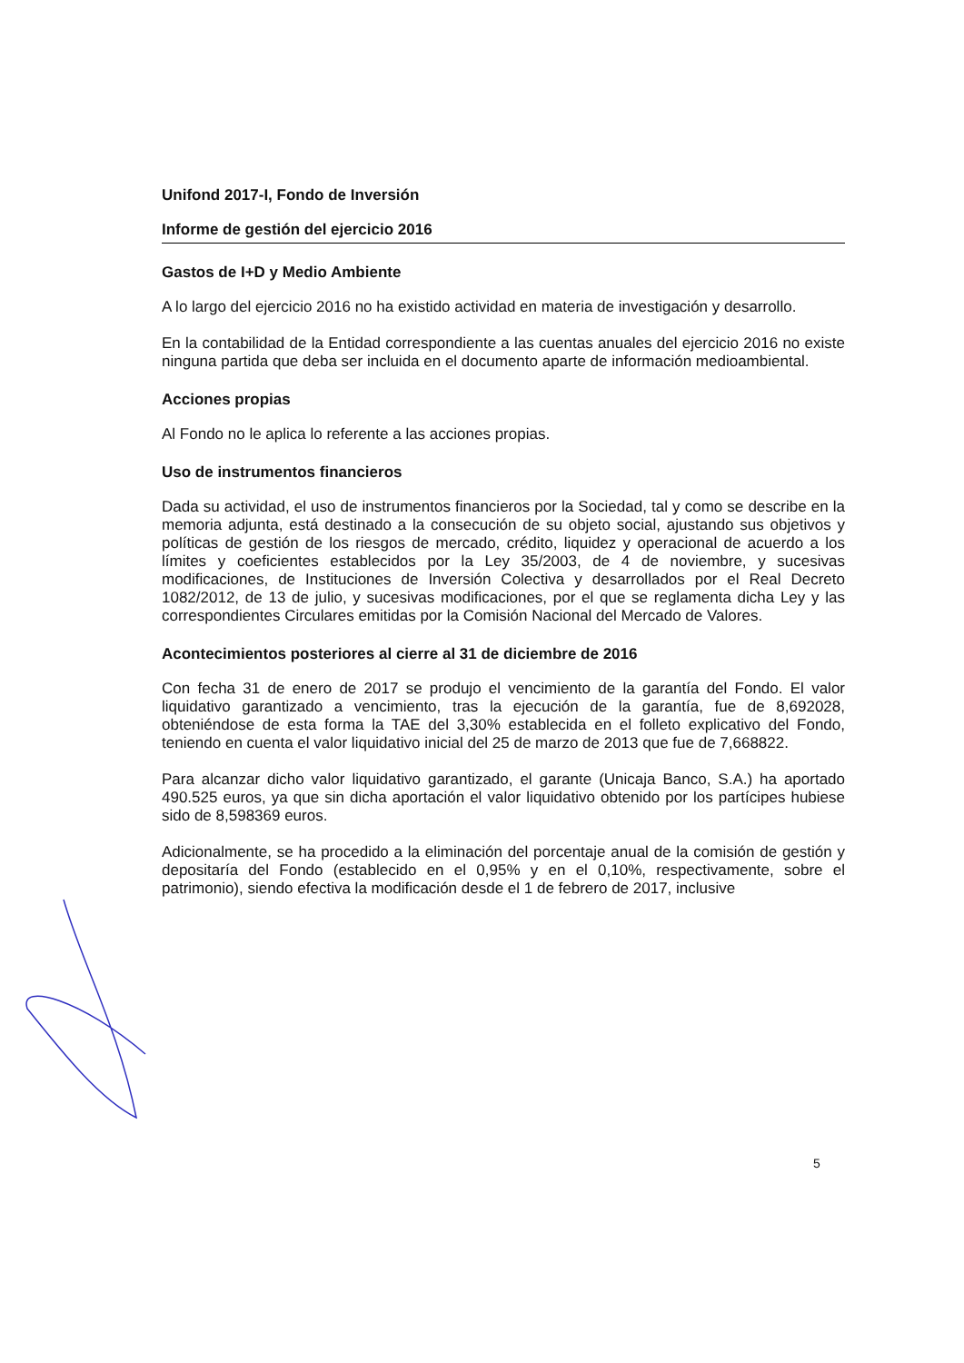Unifond 2017-I, Fondo de Inversión
Informe de gestión del ejercicio 2016
Gastos de I+D y Medio Ambiente
A lo largo del ejercicio 2016 no ha existido actividad en materia de investigación y desarrollo.
En la contabilidad de la Entidad correspondiente a las cuentas anuales del ejercicio 2016 no existe ninguna partida que deba ser incluida en el documento aparte de información medioambiental.
Acciones propias
Al Fondo no le aplica lo referente a las acciones propias.
Uso de instrumentos financieros
Dada su actividad, el uso de instrumentos financieros por la Sociedad, tal y como se describe en la memoria adjunta, está destinado a la consecución de su objeto social, ajustando sus objetivos y políticas de gestión de los riesgos de mercado, crédito, liquidez y operacional de acuerdo a los límites y coeficientes establecidos por la Ley 35/2003, de 4 de noviembre, y sucesivas modificaciones, de Instituciones de Inversión Colectiva y desarrollados por el Real Decreto 1082/2012, de 13 de julio, y sucesivas modificaciones, por el que se reglamenta dicha Ley y las correspondientes Circulares emitidas por la Comisión Nacional del Mercado de Valores.
Acontecimientos posteriores al cierre al 31 de diciembre de 2016
Con fecha 31 de enero de 2017 se produjo el vencimiento de la garantía del Fondo. El valor liquidativo garantizado a vencimiento, tras la ejecución de la garantía, fue de 8,692028, obteniéndose de esta forma la TAE del 3,30% establecida en el folleto explicativo del Fondo, teniendo en cuenta el valor liquidativo inicial del 25 de marzo de 2013 que fue de 7,668822.
Para alcanzar dicho valor liquidativo garantizado, el garante (Unicaja Banco, S.A.) ha aportado 490.525 euros, ya que sin dicha aportación el valor liquidativo obtenido por los partícipes hubiese sido de 8,598369 euros.
Adicionalmente, se ha procedido a la eliminación del porcentaje anual de la comisión de gestión y depositaría del Fondo (establecido en el 0,95% y en el 0,10%, respectivamente, sobre el patrimonio), siendo efectiva la modificación desde el 1 de febrero de 2017, inclusive
5